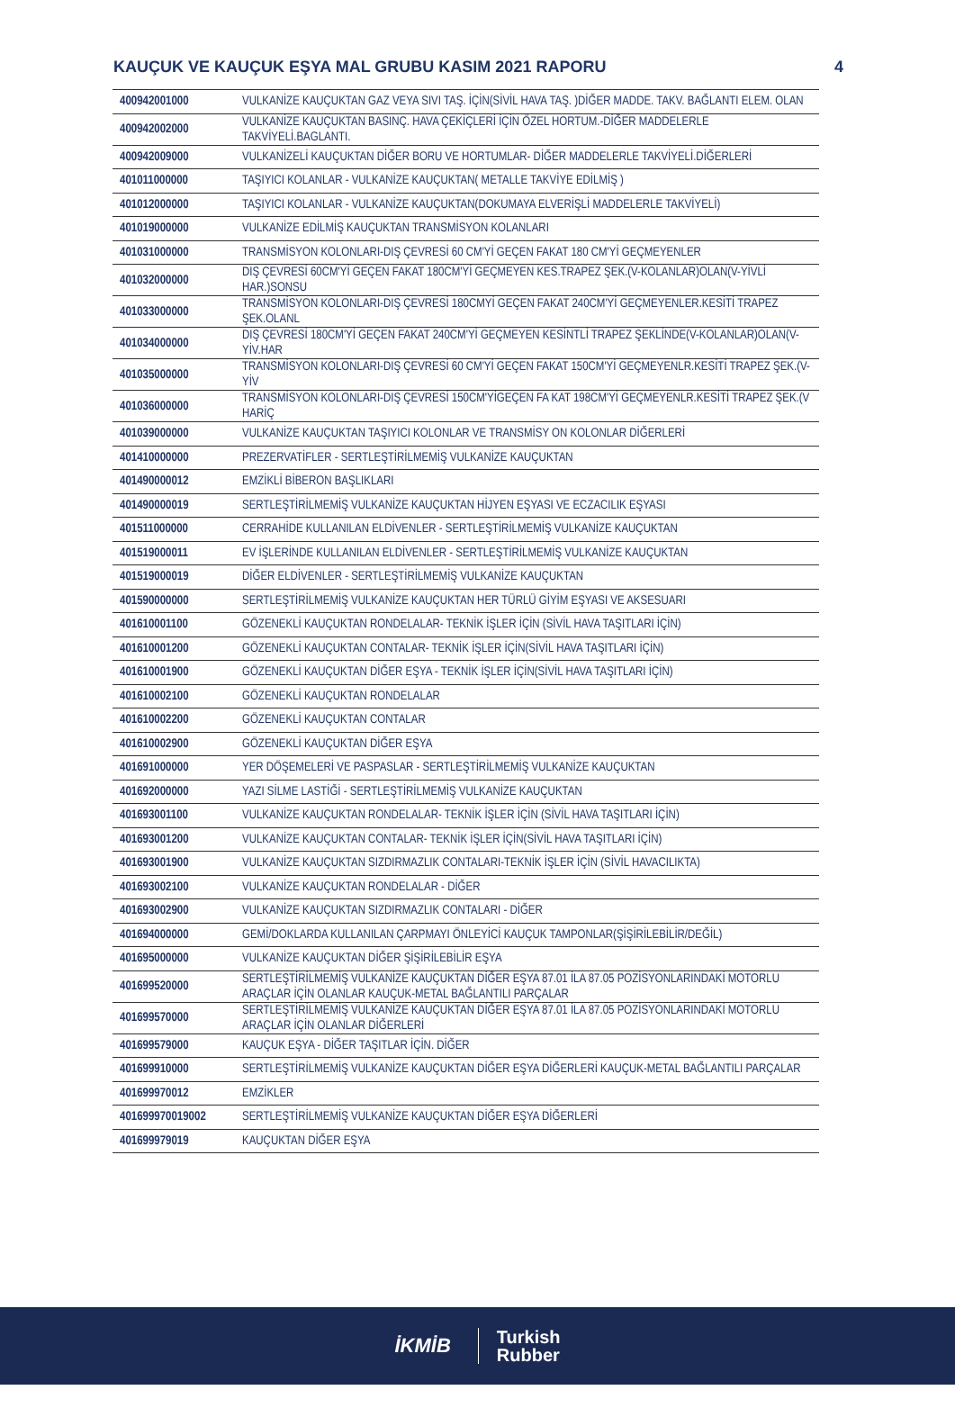KAUÇUK VE KAUÇUK EŞYA MAL GRUBU KASIM 2021 RAPORU 4
| 400942001000 | VULKANİZE KAUÇUKTAN GAZ VEYA SIVI TAŞ. İÇİN(SİVİL HAVA TAŞ. )DİĞER MADDE. TAKV. BAĞLANTI ELEM. OLAN |
| 400942002000 | VULKANİZE KAUÇUKTAN BASINÇ. HAVA ÇEKİÇLERİ İÇİN ÖZEL HORTUM.-DİĞER MADDELERLE TAKVİYELİ.BAGLANTI. |
| 400942009000 | VULKANİZELİ KAUÇUKTAN DİĞER BORU VE HORTUMLAR- DİĞER MADDELERLE TAKVİYELİ.DİĞERLERİ |
| 401011000000 | TAŞIYICI KOLANLAR - VULKANİZE KAUÇUKTAN( METALLE TAKVİYE EDİLMİŞ ) |
| 401012000000 | TAŞIYICI KOLANLAR - VULKANİZE KAUÇUKTAN(DOKUMAYA ELVERİŞLİ MADDELERLE TAKVİYELİ) |
| 401019000000 | VULKANİZE EDİLMİŞ KAUÇUKTAN TRANSMİSYON KOLANLARI |
| 401031000000 | TRANSMİSYON KOLONLARI-DIŞ ÇEVRESİ 60 CM'Yİ GEÇEN FAKAT 180 CM'Yİ GEÇMEYENLER |
| 401032000000 | DIŞ ÇEVRESİ 60CM'Yİ GEÇEN FAKAT 180CM'Yİ GEÇMEYEN KES.TRAPEZ ŞEK.(V-KOLANLAR)OLAN(V-YİVLİ HAR.)SONSU |
| 401033000000 | TRANSMİSYON KOLONLARI-DIŞ ÇEVRESİ 180CMYİ GEÇEN FAKAT 240CM'Yİ GEÇMEYENLER.KESİTİ TRAPEZ ŞEK.OLANL |
| 401034000000 | DIŞ ÇEVRESİ 180CM'Yİ GEÇEN FAKAT 240CM'Yİ GEÇMEYEN KESİNTLİ TRAPEZ ŞEKLİNDE(V-KOLANLAR)OLAN(V-YİV.HAR |
| 401035000000 | TRANSMİSYON KOLONLARI-DIŞ ÇEVRESİ 60 CM'Yİ GEÇEN FAKAT 150CM'Yİ GEÇMEYENLR.KESİTİ TRAPEZ ŞEK.(V-YİV |
| 401036000000 | TRANSMİSYON KOLONLARI-DIŞ ÇEVRESİ 150CM'YİGEÇEN FA KAT 198CM'Yİ GEÇMEYENLR.KESİTİ TRAPEZ ŞEK.(V HARİÇ |
| 401039000000 | VULKANİZE KAUÇUKTAN TAŞIYICI KOLONLAR VE TRANSMİSY ON KOLONLAR DİĞERLERİ |
| 401410000000 | PREZERVATİFLER - SERTLEŞTİRİLMEMİŞ VULKANİZE KAUÇUKTAN |
| 401490000012 | EMZİKLİ BİBERON BAŞLIKLARI |
| 401490000019 | SERTLEŞTİRİLMEMİŞ VULKANİZE KAUÇUKTAN HİJYEN EŞYASI VE ECZACILIK EŞYASI |
| 401511000000 | CERRAHİDE KULLANILAN ELDİVENLER - SERTLEŞTİRİLMEMİŞ VULKANİZE KAUÇUKTAN |
| 401519000011 | EV İŞLERİNDE KULLANILAN ELDİVENLER - SERTLEŞTİRİLMEMİŞ VULKANİZE KAUÇUKTAN |
| 401519000019 | DİĞER ELDİVENLER - SERTLEŞTİRİLMEMİŞ VULKANİZE KAUÇUKTAN |
| 401590000000 | SERTLEŞTİRİLMEMİŞ VULKANİZE KAUÇUKTAN HER TÜRLÜ GİYİM EŞYASI VE AKSESUARI |
| 401610001100 | GÖZENEKLİ KAUÇUKTAN RONDELALAR- TEKNİK İŞLER İÇİN (SİVİL HAVA TAŞITLARI İÇİN) |
| 401610001200 | GÖZENEKLİ KAUÇUKTAN CONTALAR- TEKNİK İŞLER İÇİN(SİVİL HAVA TAŞITLARI İÇİN) |
| 401610001900 | GÖZENEKLİ KAUÇUKTAN DİĞER EŞYA - TEKNİK İŞLER İÇİN(SİVİL HAVA TAŞITLARI İÇİN) |
| 401610002100 | GÖZENEKLİ KAUÇUKTAN RONDELALAR |
| 401610002200 | GÖZENEKLİ KAUÇUKTAN CONTALAR |
| 401610002900 | GÖZENEKLİ KAUÇUKTAN DİĞER EŞYA |
| 401691000000 | YER DÖŞEMELERİ VE PASPASLAR - SERTLEŞTİRİLMEMİŞ VULKANİZE KAUÇUKTAN |
| 401692000000 | YAZI SİLME LASTİĞİ - SERTLEŞTİRİLMEMİŞ VULKANİZE KAUÇUKTAN |
| 401693001100 | VULKANİZE KAUÇUKTAN RONDELALAR- TEKNİK İŞLER İÇİN (SİVİL HAVA TAŞITLARI İÇİN) |
| 401693001200 | VULKANİZE KAUÇUKTAN CONTALAR- TEKNİK İŞLER İÇİN(SİVİL HAVA TAŞITLARI İÇİN) |
| 401693001900 | VULKANİZE KAUÇUKTAN SIZDIRMAZLIK CONTALARI-TEKNİK İŞLER İÇİN (SİVİL HAVACILIKTA) |
| 401693002100 | VULKANİZE KAUÇUKTAN RONDELALAR - DİĞER |
| 401693002900 | VULKANİZE KAUÇUKTAN SIZDIRMAZLIK CONTALARI - DİĞER |
| 401694000000 | GEMİ/DOKLARDA KULLANILAN ÇARPMAYI ÖNLEYİCİ KAUÇUK TAMPONLAR(ŞİŞİRİLEBİLİR/DEĞİL) |
| 401695000000 | VULKANİZE KAUÇUKTAN DİĞER ŞİŞİRİLEBİLİR EŞYA |
| 401699520000 | SERTLEŞTİRİLMEMİŞ VULKANİZE KAUÇUKTAN DİĞER EŞYA 87.01 İLA 87.05 POZİSYONLARINDAKİ MOTORLU ARAÇLAR İÇİN OLANLAR KAUÇUK-METAL BAĞLANTILI PARÇALAR |
| 401699570000 | SERTLEŞTİRİLMEMİŞ VULKANİZE KAUÇUKTAN DİĞER EŞYA 87.01 İLA 87.05 POZİSYONLARINDAKİ MOTORLU ARAÇLAR İÇİN OLANLAR DİĞERLERİ |
| 401699579000 | KAUÇUK EŞYA - DİĞER TAŞITLAR İÇİN. DİĞER |
| 401699910000 | SERTLEŞTİRİLMEMİŞ VULKANİZE KAUÇUKTAN DİĞER EŞYA DİĞERLERİ KAUÇUK-METAL BAĞLANTILI PARÇALAR |
| 401699970012 | EMZİKLER |
| 401699970019002 | SERTLEŞTİRİLMEMİŞ VULKANİZE KAUÇUKTAN DİĞER EŞYA DİĞERLERİ |
| 401699979019 | KAUÇUKTAN DİĞER EŞYA |
İKMİB Turkish
Rubber